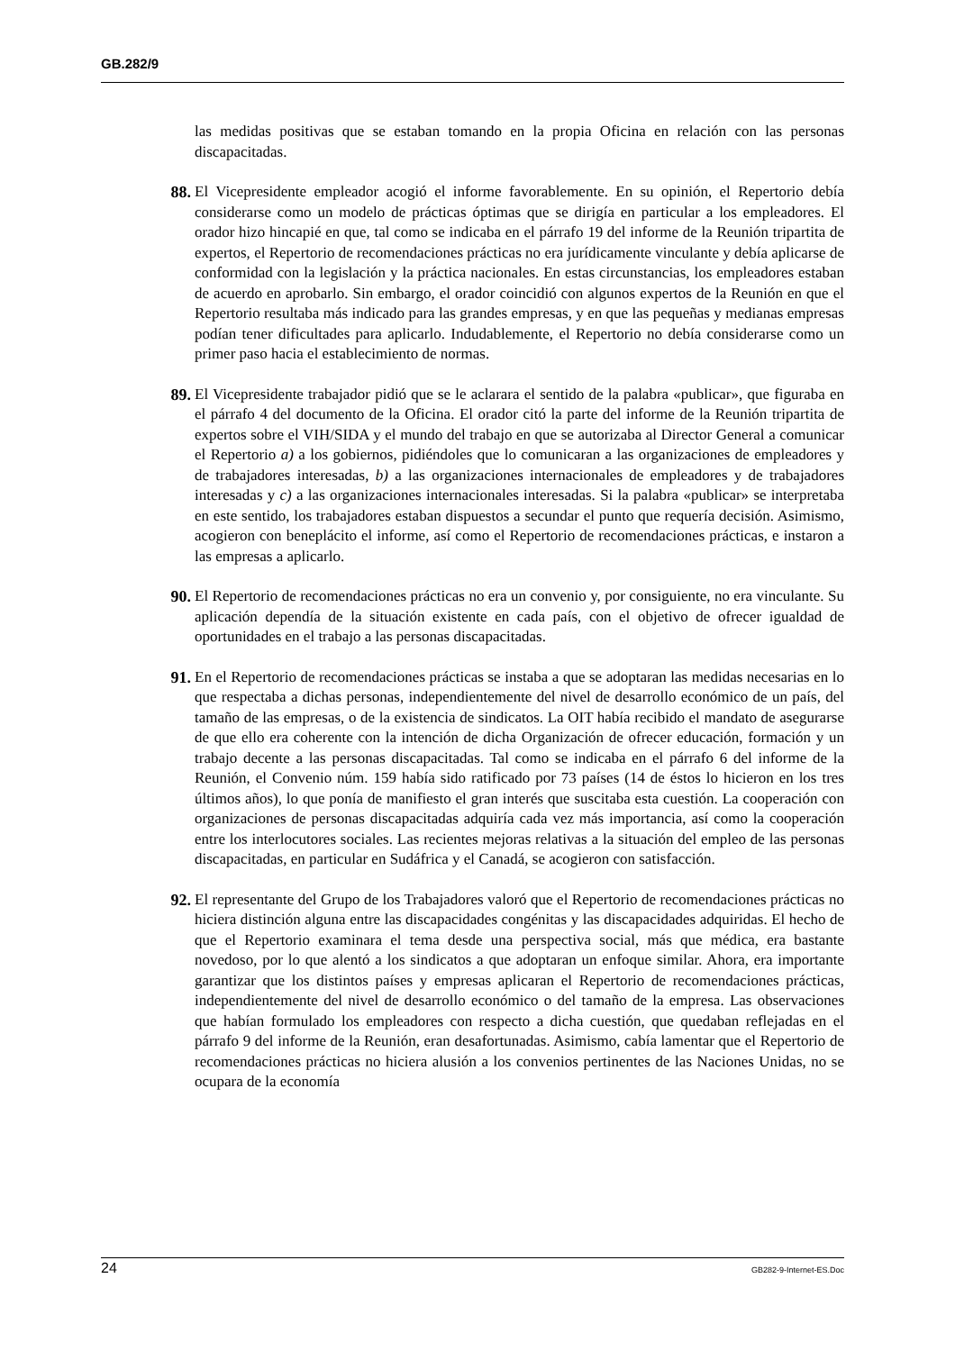GB.282/9
las medidas positivas que se estaban tomando en la propia Oficina en relación con las personas discapacitadas.
88. El Vicepresidente empleador acogió el informe favorablemente. En su opinión, el Repertorio debía considerarse como un modelo de prácticas óptimas que se dirigía en particular a los empleadores. El orador hizo hincapié en que, tal como se indicaba en el párrafo 19 del informe de la Reunión tripartita de expertos, el Repertorio de recomendaciones prácticas no era jurídicamente vinculante y debía aplicarse de conformidad con la legislación y la práctica nacionales. En estas circunstancias, los empleadores estaban de acuerdo en aprobarlo. Sin embargo, el orador coincidió con algunos expertos de la Reunión en que el Repertorio resultaba más indicado para las grandes empresas, y en que las pequeñas y medianas empresas podían tener dificultades para aplicarlo. Indudablemente, el Repertorio no debía considerarse como un primer paso hacia el establecimiento de normas.
89. El Vicepresidente trabajador pidió que se le aclarara el sentido de la palabra «publicar», que figuraba en el párrafo 4 del documento de la Oficina. El orador citó la parte del informe de la Reunión tripartita de expertos sobre el VIH/SIDA y el mundo del trabajo en que se autorizaba al Director General a comunicar el Repertorio a) a los gobiernos, pidiéndoles que lo comunicaran a las organizaciones de empleadores y de trabajadores interesadas, b) a las organizaciones internacionales de empleadores y de trabajadores interesadas y c) a las organizaciones internacionales interesadas. Si la palabra «publicar» se interpretaba en este sentido, los trabajadores estaban dispuestos a secundar el punto que requería decisión. Asimismo, acogieron con beneplácito el informe, así como el Repertorio de recomendaciones prácticas, e instaron a las empresas a aplicarlo.
90. El Repertorio de recomendaciones prácticas no era un convenio y, por consiguiente, no era vinculante. Su aplicación dependía de la situación existente en cada país, con el objetivo de ofrecer igualdad de oportunidades en el trabajo a las personas discapacitadas.
91. En el Repertorio de recomendaciones prácticas se instaba a que se adoptaran las medidas necesarias en lo que respectaba a dichas personas, independientemente del nivel de desarrollo económico de un país, del tamaño de las empresas, o de la existencia de sindicatos. La OIT había recibido el mandato de asegurarse de que ello era coherente con la intención de dicha Organización de ofrecer educación, formación y un trabajo decente a las personas discapacitadas. Tal como se indicaba en el párrafo 6 del informe de la Reunión, el Convenio núm. 159 había sido ratificado por 73 países (14 de éstos lo hicieron en los tres últimos años), lo que ponía de manifiesto el gran interés que suscitaba esta cuestión. La cooperación con organizaciones de personas discapacitadas adquiría cada vez más importancia, así como la cooperación entre los interlocutores sociales. Las recientes mejoras relativas a la situación del empleo de las personas discapacitadas, en particular en Sudáfrica y el Canadá, se acogieron con satisfacción.
92. El representante del Grupo de los Trabajadores valoró que el Repertorio de recomendaciones prácticas no hiciera distinción alguna entre las discapacidades congénitas y las discapacidades adquiridas. El hecho de que el Repertorio examinara el tema desde una perspectiva social, más que médica, era bastante novedoso, por lo que alentó a los sindicatos a que adoptaran un enfoque similar. Ahora, era importante garantizar que los distintos países y empresas aplicaran el Repertorio de recomendaciones prácticas, independientemente del nivel de desarrollo económico o del tamaño de la empresa. Las observaciones que habían formulado los empleadores con respecto a dicha cuestión, que quedaban reflejadas en el párrafo 9 del informe de la Reunión, eran desafortunadas. Asimismo, cabía lamentar que el Repertorio de recomendaciones prácticas no hiciera alusión a los convenios pertinentes de las Naciones Unidas, no se ocupara de la economía
24 GB282-9-Internet-ES.Doc